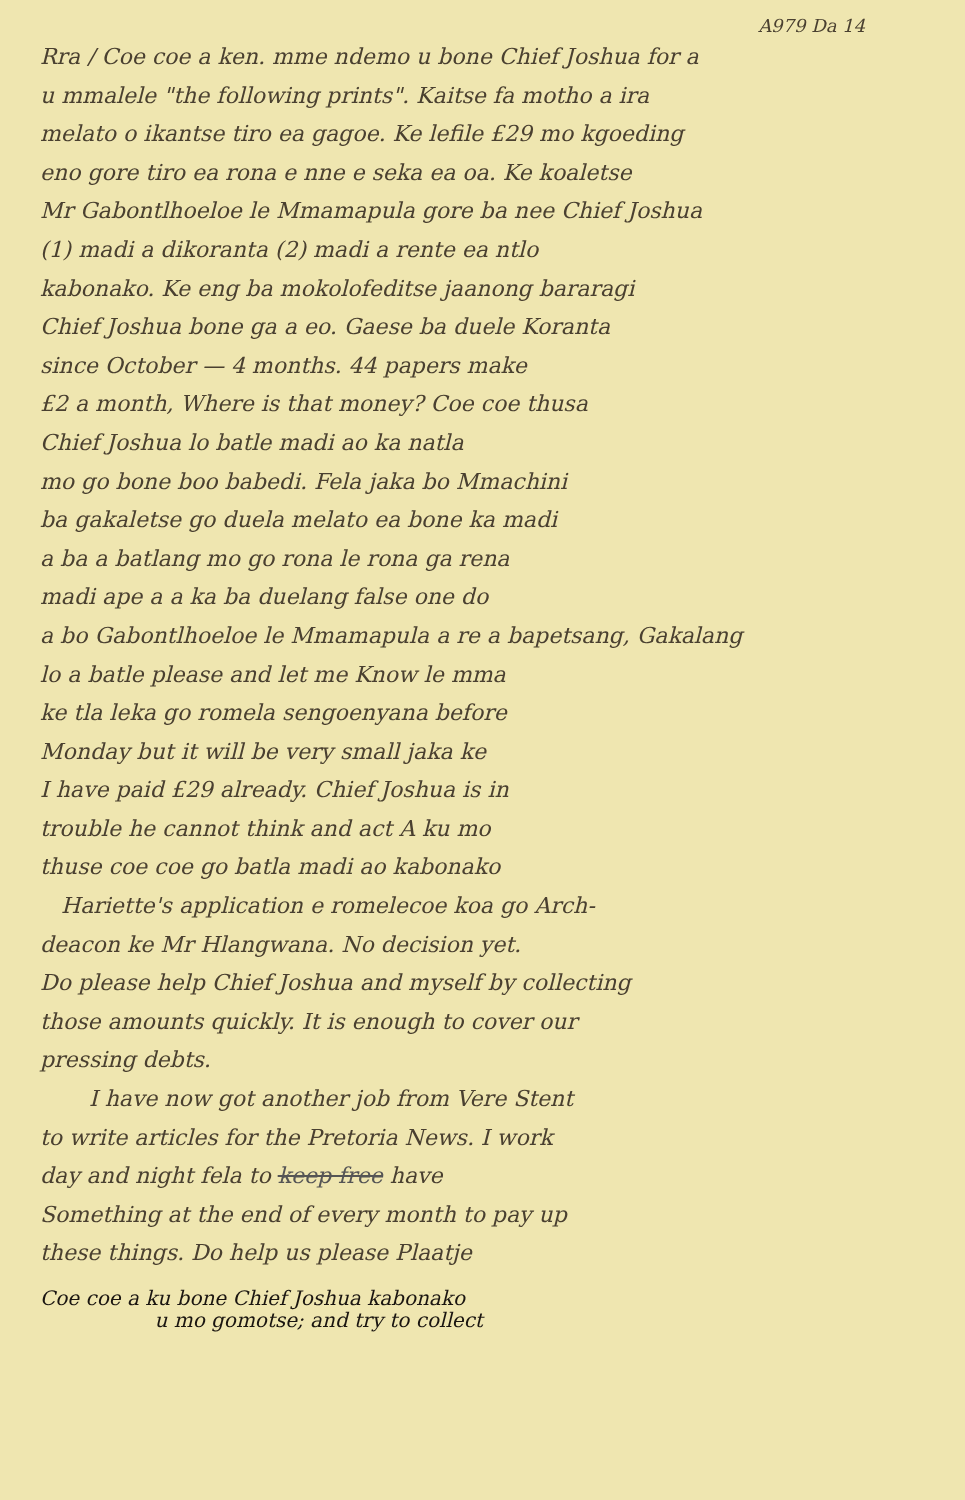A979 Da 14
Rra / Coe coe a ken. mme ndemo u bone Chief Joshua for a
u mmalele "the following prints". Kaitse fa motho a ira
melato o ikantse tiro ea gagoe. Ke lefile £29 mo kgoeding
eno gore tiro ea rona e nne e seka ea oa. Ke koaletse
Mr Gabontlhoeloe le Mmamapula gore ba nee Chief Joshua
(1) madi a dikoranta (2) madi a rente ea ntlo
kabonako. Ke eng ba mokolofeditse jaanong bararagi
Chief Joshua bone ga a eo. Gaese ba duele Koranta
since October — 4 months. 44 papers make
£2 a month, Where is that money? Coe coe thusa
Chief Joshua lo batle madi ao ka natla
mo go bone boo babedi. Fela jaka bo Mmachini
ba gakaletse go duela melato ea bone ka madi
a ba a batlang mo go rona le rona ga rena
madi ape a a ka ba duelang false one do
a bo Gabontlhoeloe le Mmamapula a re a bapetsang, Gakalang
lo a batle please and let me Know le mma
ke tla leka go romela sengoenyana before
Monday but it will be very small jaka ke
I have paid £29 already. Chief Joshua is in
trouble he cannot think and act A ku mo
thuse coe coe go batla madi ao kabonako
Hariette's application e romelecoe koa go Arch-
deacon ke Mr Hlangwana. No decision yet.
Do please help Chief Joshua and myself by collecting
those amounts quickly. It is enough to cover our
pressing debts.
I have now got another job from Vere Stent
to write articles for the Pretoria News. I work
day and night fela to keep free have
Something at the end of every month to pay up
these things. Do help us please Plaatje
Coe coe a ku bone Chief Joshua kabonako
u mo gomotse; and try to collect